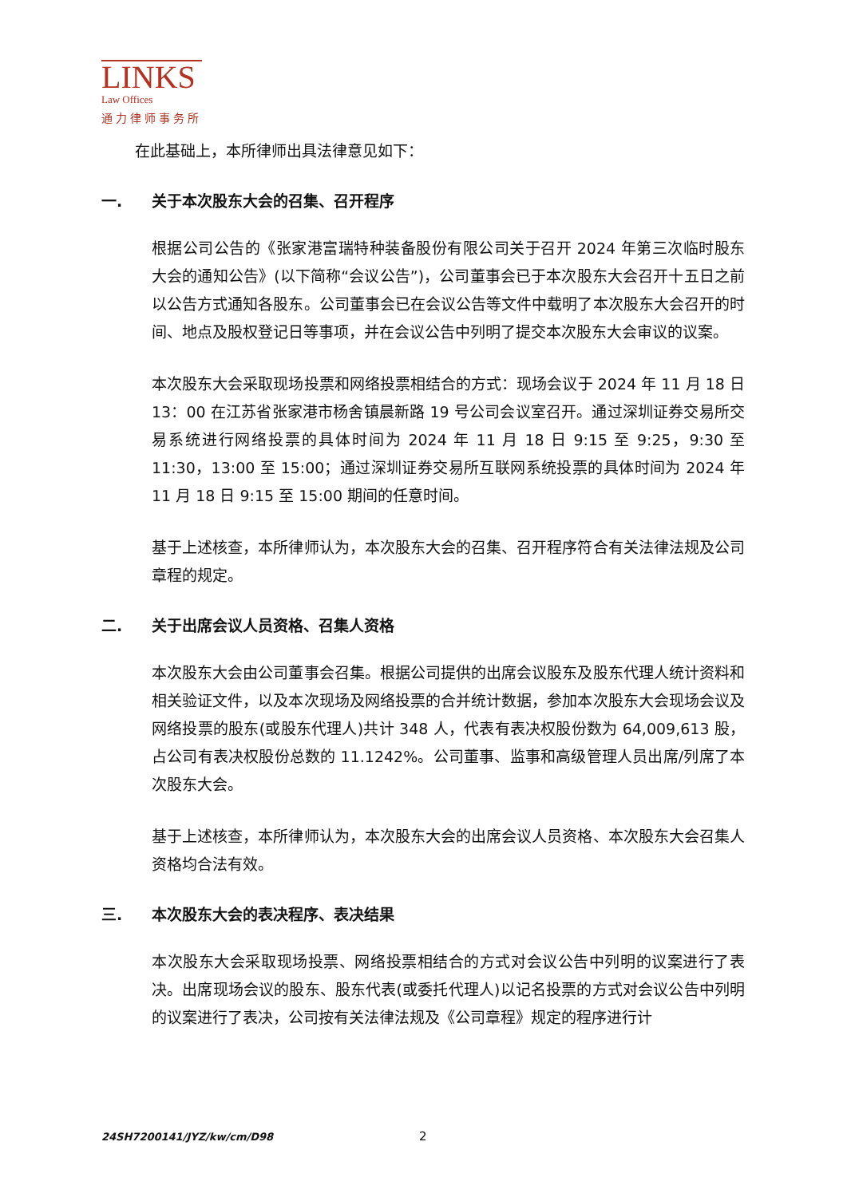LINKS
Law Offices
通力律师事务所
在此基础上，本所律师出具法律意见如下：
一. 关于本次股东大会的召集、召开程序
根据公司公告的《张家港富瑞特种装备股份有限公司关于召开 2024 年第三次临时股东大会的通知公告》(以下简称“会议公告”)，公司董事会已于本次股东大会召开十五日之前以公告方式通知各股东。公司董事会已在会议公告等文件中载明了本次股东大会召开的时间、地点及股权登记日等事项，并在会议公告中列明了提交本次股东大会审议的议案。
本次股东大会采取现场投票和网络投票相结合的方式：现场会议于 2024 年 11 月 18 日 13：00 在江苏省张家港市杨舍镇晨新路 19 号公司会议室召开。通过深圳证券交易所交易系统进行网络投票的具体时间为 2024 年 11 月 18 日 9:15 至 9:25，9:30 至 11:30，13:00 至 15:00；通过深圳证券交易所互联网系统投票的具体时间为 2024 年 11 月 18 日 9:15 至 15:00 期间的任意时间。
基于上述核查，本所律师认为，本次股东大会的召集、召开程序符合有关法律法规及公司章程的规定。
二. 关于出席会议人员资格、召集人资格
本次股东大会由公司董事会召集。根据公司提供的出席会议股东及股东代理人统计资料和相关验证文件，以及本次现场及网络投票的合并统计数据，参加本次股东大会现场会议及网络投票的股东(或股东代理人)共计 348 人，代表有表决权股份数为 64,009,613 股，占公司有表决权股份总数的 11.1242%。公司董事、监事和高级管理人员出席/列席了本次股东大会。
基于上述核查，本所律师认为，本次股东大会的出席会议人员资格、本次股东大会召集人资格均合法有效。
三. 本次股东大会的表决程序、表决结果
本次股东大会采取现场投票、网络投票相结合的方式对会议公告中列明的议案进行了表决。出席现场会议的股东、股东代表(或委托代理人)以记名投票的方式对会议公告中列明的议案进行了表决，公司按有关法律法规及《公司章程》规定的程序进行计
24SH7200141/JYZ/kw/cm/D98 2